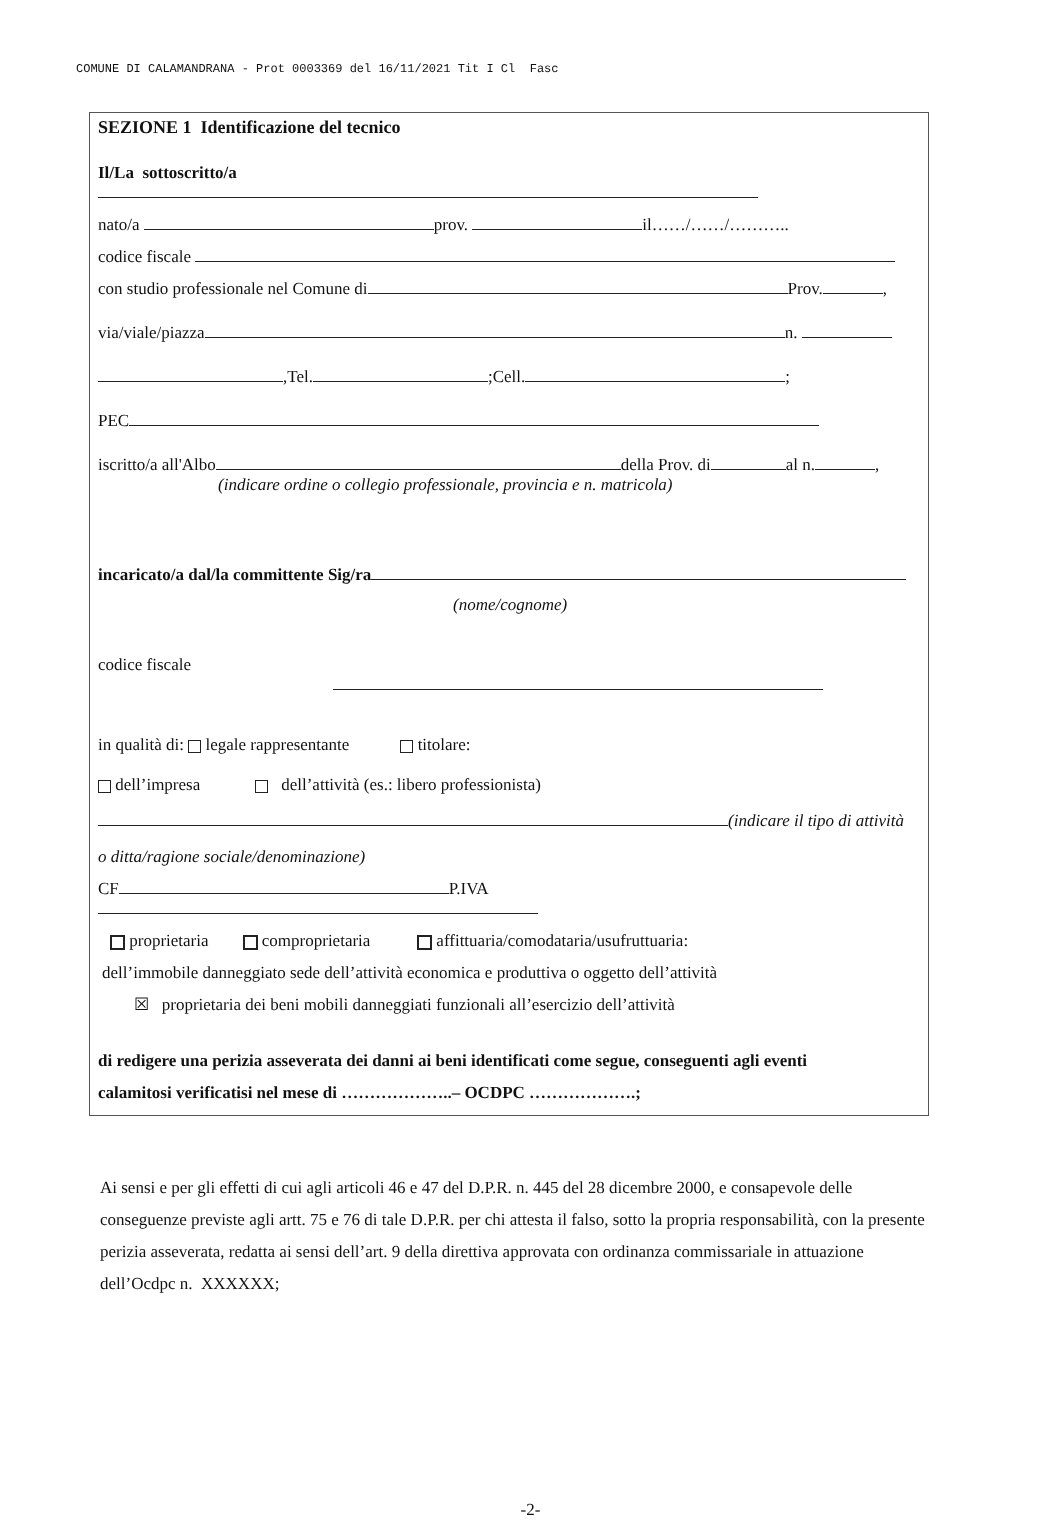COMUNE DI CALAMANDRANA - Prot 0003369 del 16/11/2021 Tit I Cl Fasc
SEZIONE 1 Identificazione del tecnico
Il/La sottoscritto/a
nato/a prov. il……/……/………..
codice fiscale
con studio professionale nel Comune di Prov. ,
via/viale/piazza n.
,Tel. ;Cell. ;
PEC
iscritto/a all'Albo della Prov. di al n. ,
(indicare ordine o collegio professionale, provincia e n. matricola)
incaricato/a dal/la committente Sig/ra
(nome/cognome)
codice fiscale
in qualità di: legale rappresentante titolare:
dell’impresa dell’attività (es.: libero professionista)
(indicare il tipo di attività
o ditta/ragione sociale/denominazione)
CF P.IVA
proprietaria comproprietaria affittuaria/comodataria/usufruttuaria:
dell’immobile danneggiato sede dell’attività economica e produttiva o oggetto dell’attività
☒ proprietaria dei beni mobili danneggiati funzionali all’esercizio dell’attività
di redigere una perizia asseverata dei danni ai beni identificati come segue, conseguenti agli eventi
calamitosi verificatisi nel mese di ………………..– OCDPC ……………….;
Ai sensi e per gli effetti di cui agli articoli 46 e 47 del D.P.R. n. 445 del 28 dicembre 2000, e consapevole delle conseguenze previste agli artt. 75 e 76 di tale D.P.R. per chi attesta il falso, sotto la propria responsabilità, con la presente perizia asseverata, redatta ai sensi dell’art. 9 della direttiva approvata con ordinanza commissariale in attuazione dell’Ocdpc n. XXXXXX;
-2-